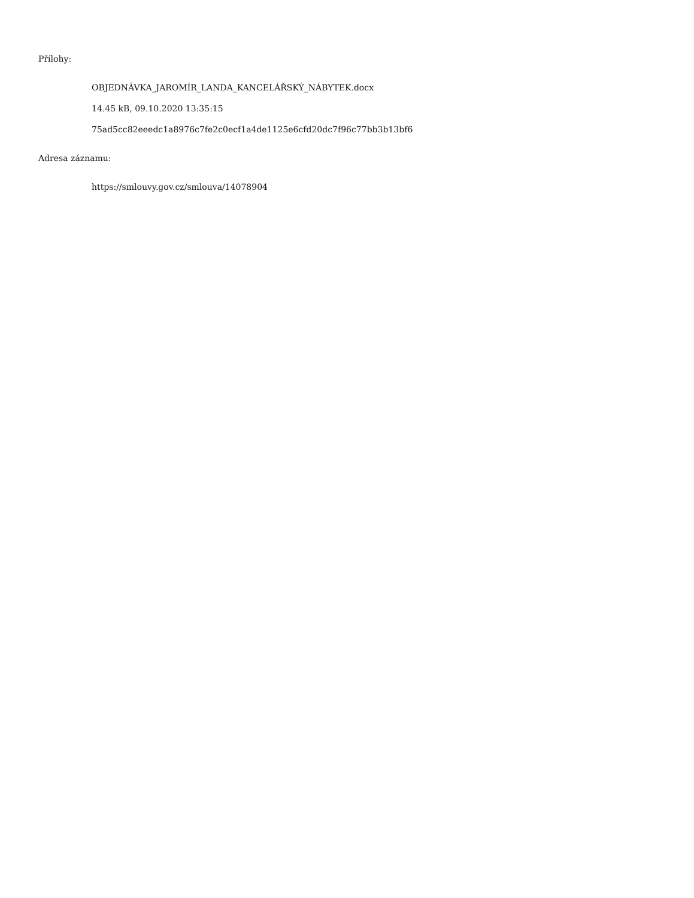Přílohy:
OBJEDNÁVKA_JAROMÍR_LANDA_KANCELÁŘSKÝ_NÁBYTEK.docx
14.45 kB, 09.10.2020 13:35:15
75ad5cc82eeedc1a8976c7fe2c0ecf1a4de1125e6cfd20dc7f96c77bb3b13bf6
Adresa záznamu:
https://smlouvy.gov.cz/smlouva/14078904